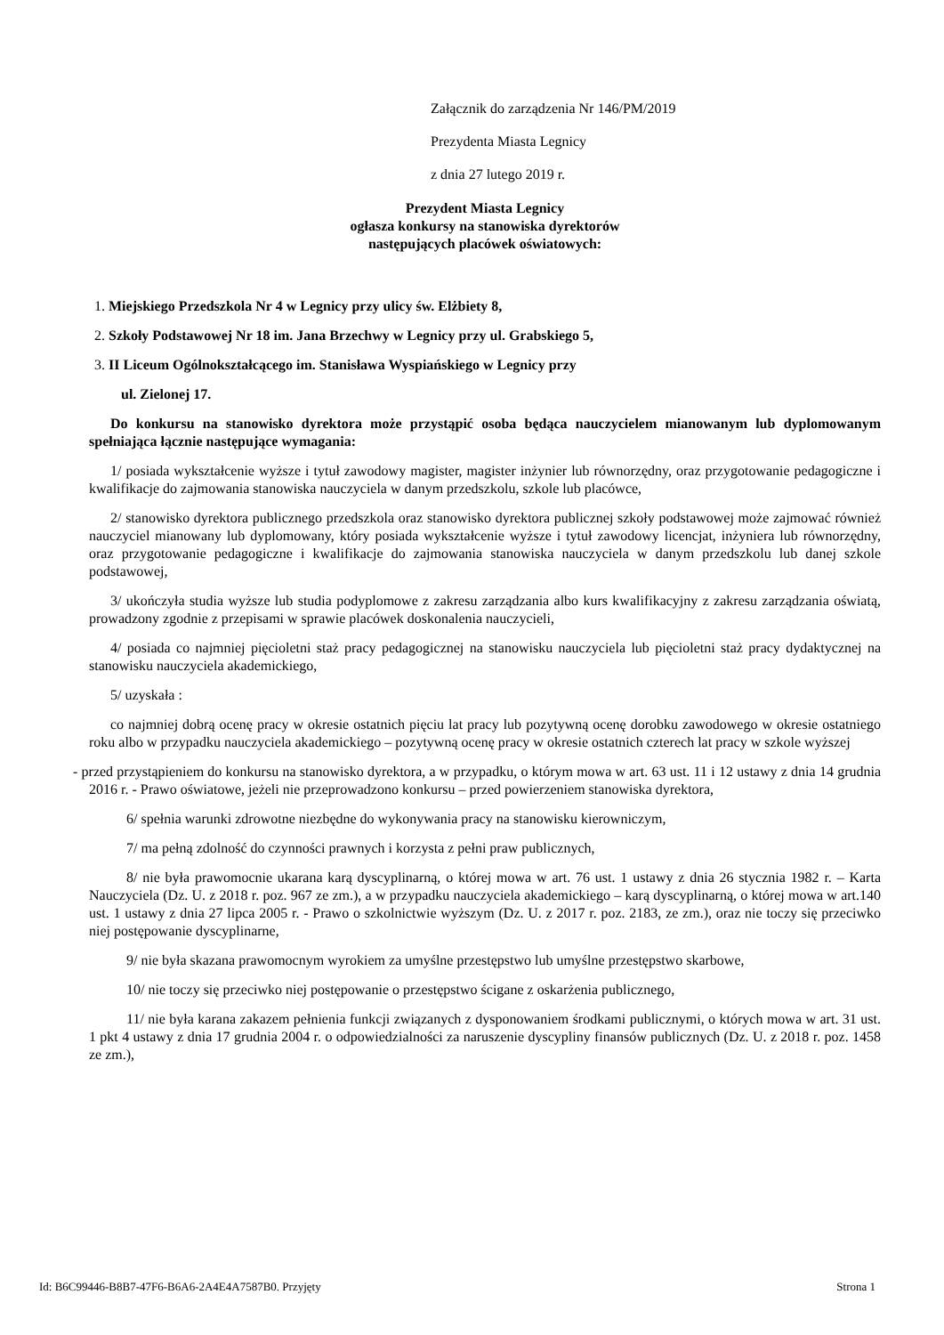Załącznik do zarządzenia Nr 146/PM/2019
Prezydenta Miasta Legnicy
z dnia 27 lutego 2019 r.
Prezydent Miasta Legnicy
ogłasza konkursy na stanowiska dyrektorów
następujących placówek oświatowych:
1. Miejskiego Przedszkola Nr 4 w Legnicy przy ulicy św. Elżbiety 8,
2. Szkoły Podstawowej Nr 18 im. Jana Brzechwy w Legnicy przy ul. Grabskiego 5,
3. II Liceum Ogólnokształcącego im. Stanisława Wyspiańskiego w Legnicy przy
ul. Zielonej 17.
Do konkursu na stanowisko dyrektora może przystąpić osoba będąca nauczycielem mianowanym lub dyplomowanym spełniająca łącznie następujące wymagania:
1/ posiada wykształcenie wyższe i tytuł zawodowy magister, magister inżynier lub równorzędny, oraz przygotowanie pedagogiczne i kwalifikacje do zajmowania stanowiska nauczyciela w danym przedszkolu, szkole lub placówce,
2/ stanowisko dyrektora publicznego przedszkola oraz stanowisko dyrektora publicznej szkoły podstawowej może zajmować również nauczyciel mianowany lub dyplomowany, który posiada wykształcenie wyższe i tytuł zawodowy licencjat, inżyniera lub równorzędny, oraz przygotowanie pedagogiczne i kwalifikacje do zajmowania stanowiska nauczyciela w danym przedszkolu lub danej szkole podstawowej,
3/ ukończyła studia wyższe lub studia podyplomowe z zakresu zarządzania albo kurs kwalifikacyjny z zakresu zarządzania oświatą, prowadzony zgodnie z przepisami w sprawie placówek doskonalenia nauczycieli,
4/ posiada co najmniej pięcioletni staż pracy pedagogicznej na stanowisku nauczyciela lub pięcioletni staż pracy dydaktycznej na stanowisku nauczyciela akademickiego,
5/ uzyskała :
co najmniej dobrą ocenę pracy w okresie ostatnich pięciu lat pracy lub pozytywną ocenę dorobku zawodowego w okresie ostatniego roku albo w przypadku nauczyciela akademickiego – pozytywną ocenę pracy w okresie ostatnich czterech lat pracy w szkole wyższej
- przed przystąpieniem do konkursu na stanowisko dyrektora, a w przypadku, o którym mowa w art. 63 ust. 11 i 12 ustawy z dnia 14 grudnia 2016 r. - Prawo oświatowe, jeżeli nie przeprowadzono konkursu – przed powierzeniem stanowiska dyrektora,
6/ spełnia warunki zdrowotne niezbędne do wykonywania pracy na stanowisku kierowniczym,
7/ ma pełną zdolność do czynności prawnych i korzysta z pełni praw publicznych,
8/ nie była prawomocnie ukarana karą dyscyplinarną, o której mowa w art. 76 ust. 1 ustawy z dnia 26 stycznia 1982 r. – Karta Nauczyciela (Dz. U. z 2018 r. poz. 967 ze zm.), a w przypadku nauczyciela akademickiego – karą dyscyplinarną, o której mowa w art.140 ust. 1 ustawy z dnia 27 lipca 2005 r. - Prawo o szkolnictwie wyższym (Dz. U. z 2017 r. poz. 2183, ze zm.), oraz nie toczy się przeciwko niej postępowanie dyscyplinarne,
9/ nie była skazana prawomocnym wyrokiem za umyślne przestępstwo lub umyślne przestępstwo skarbowe,
10/ nie toczy się przeciwko niej postępowanie o przestępstwo ścigane z oskarżenia publicznego,
11/ nie była karana zakazem pełnienia funkcji związanych z dysponowaniem środkami publicznymi, o których mowa w art. 31 ust. 1 pkt 4 ustawy z dnia 17 grudnia 2004 r. o odpowiedzialności za naruszenie dyscypliny finansów publicznych (Dz. U. z 2018 r. poz. 1458 ze zm.),
Id: B6C99446-B8B7-47F6-B6A6-2A4E4A7587B0. Przyjęty Strona 1